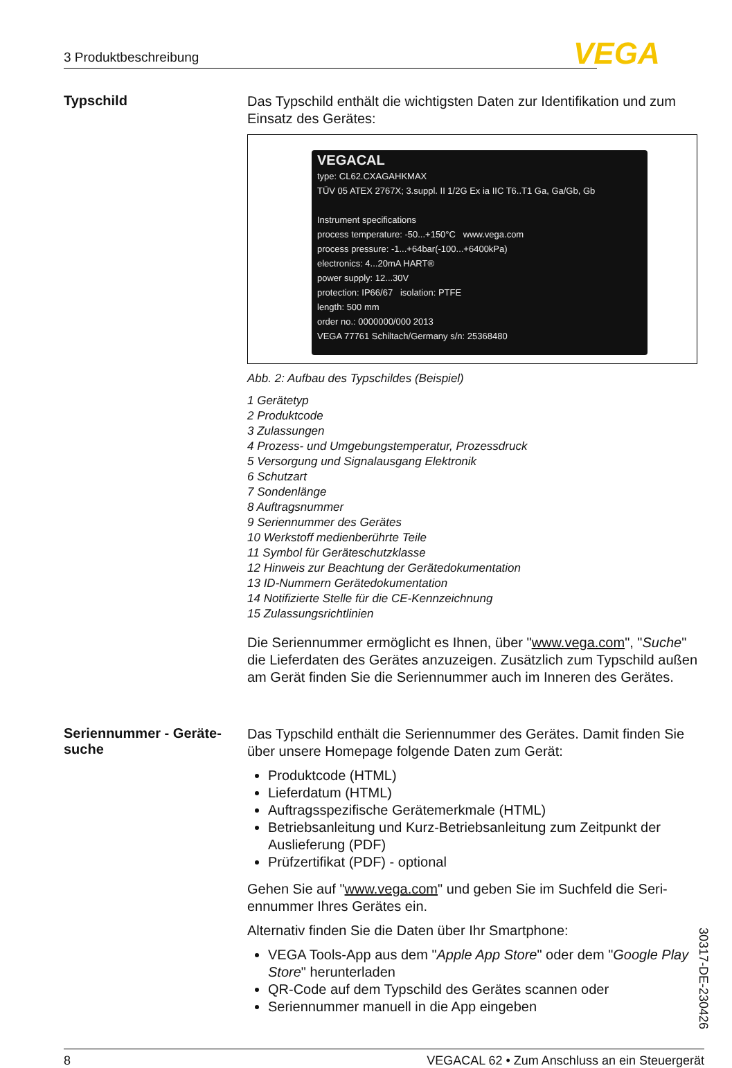3 Produktbeschreibung VEGA
Typschild
Das Typschild enthält die wichtigsten Daten zur Identifikation und zum Einsatz des Gerätes:
VEGACAL
type: CL62.CXAGAHKMAX
TÜV 05 ATEX 2767X; 3.suppl. II 1/2G Ex ia IIC T6..T1 Ga, Ga/Gb, Gb
Instrument specifications
process temperature: -50...+150°C www.vega.com
process pressure: -1...+64bar(-100...+6400kPa)
electronics: 4...20mA HART®
power supply: 12...30V
protection: IP66/67 isolation: PTFE
length: 500 mm
order no.: 0000000/000 2013
VEGA 77761 Schiltach/Germany s/n: 25368480
Abb. 2: Aufbau des Typschildes (Beispiel)
1 Gerätetyp
2 Produktcode
3 Zulassungen
4 Prozess- und Umgebungstemperatur, Prozessdruck
5 Versorgung und Signalausgang Elektronik
6 Schutzart
7 Sondenlänge
8 Auftragsnummer
9 Seriennummer des Gerätes
10 Werkstoff medienberührte Teile
11 Symbol für Geräteschutzklasse
12 Hinweis zur Beachtung der Gerätedokumentation
13 ID-Nummern Gerätedokumentation
14 Notifizierte Stelle für die CE-Kennzeichnung
15 Zulassungsrichtlinien
Die Seriennummer ermöglicht es Ihnen, über "www.vega.com", "Suche" die Lieferdaten des Gerätes anzuzeigen. Zusätzlich zum Typschild außen am Gerät finden Sie die Seriennummer auch im Inneren des Gerätes.
Seriennummer - Geräte­suche
Das Typschild enthält die Seriennummer des Gerätes. Damit finden Sie über unsere Homepage folgende Daten zum Gerät:
Produktcode (HTML)
Lieferdatum (HTML)
Auftragsspezifische Gerätemerkmale (HTML)
Betriebsanleitung und Kurz-Betriebsanleitung zum Zeitpunkt der Auslieferung (PDF)
Prüfzertifikat (PDF) - optional
Gehen Sie auf "www.vega.com" und geben Sie im Suchfeld die Seri­ennummer Ihres Gerätes ein.
Alternativ finden Sie die Daten über Ihr Smartphone:
VEGA Tools-App aus dem "Apple App Store" oder dem "Google Play Store" herunterladen
QR-Code auf dem Typschild des Gerätes scannen oder
Seriennummer manuell in die App eingeben
30317-DE-230426
8 VEGACAL 62 • Zum Anschluss an ein Steuergerät